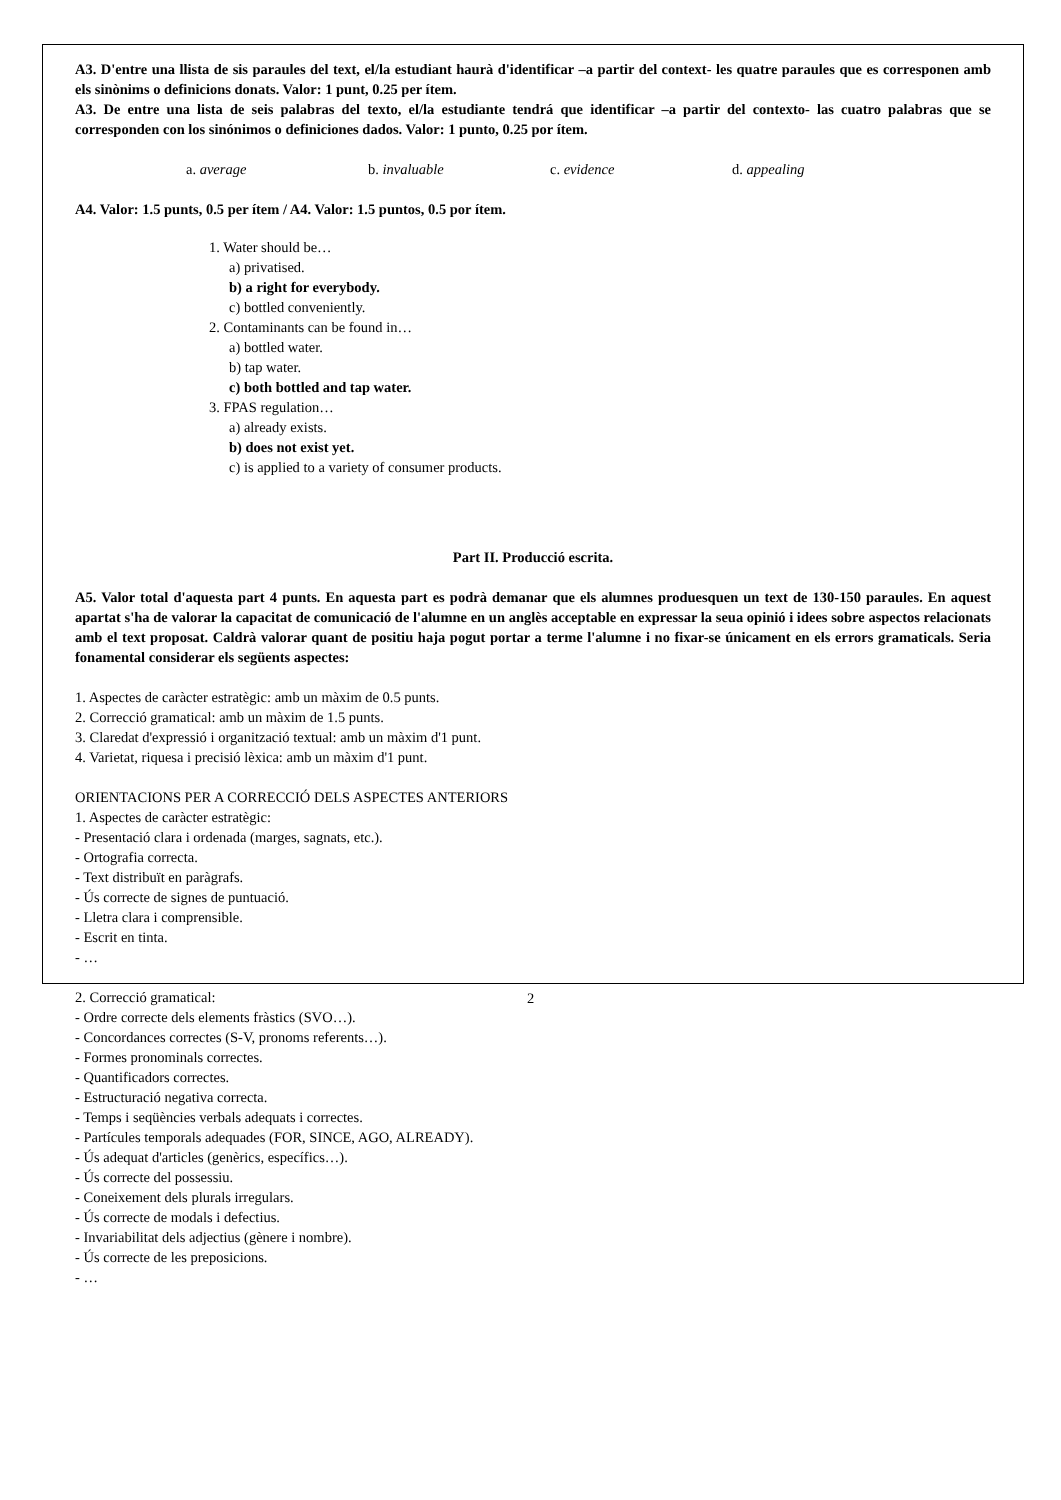A3. D'entre una llista de sis paraules del text, el/la estudiant haurà d'identificar –a partir del context- les quatre paraules que es corresponen amb els sinònims o definicions donats. Valor: 1 punt, 0.25 per ítem.
A3. De entre una lista de seis palabras del texto, el/la estudiante tendrá que identificar –a partir del contexto- las cuatro palabras que se corresponden con los sinónimos o definiciones dados. Valor: 1 punto, 0.25 por ítem.
a. average b. invaluable c. evidence d. appealing
A4. Valor: 1.5 punts, 0.5 per ítem / A4. Valor: 1.5 puntos, 0.5 por ítem.
1. Water should be…
a) privatised.
b) a right for everybody.
c) bottled conveniently.
2. Contaminants can be found in…
a) bottled water.
b) tap water.
c) both bottled and tap water.
3. FPAS regulation…
a) already exists.
b) does not exist yet.
c) is applied to a variety of consumer products.
Part II. Producció escrita.
A5. Valor total d'aquesta part 4 punts. En aquesta part es podrà demanar que els alumnes produesquen un text de 130-150 paraules. En aquest apartat s'ha de valorar la capacitat de comunicació de l'alumne en un anglès acceptable en expressar la seua opinió i idees sobre aspectos relacionats amb el text proposat. Caldrà valorar quant de positiu haja pogut portar a terme l'alumne i no fixar-se únicament en els errors gramaticals. Seria fonamental considerar els següents aspectes:
1. Aspectes de caràcter estratègic: amb un màxim de 0.5 punts.
2. Correcció gramatical: amb un màxim de 1.5 punts.
3. Claredat d'expressió i organització textual: amb un màxim d'1 punt.
4. Varietat, riquesa i precisió lèxica: amb un màxim d'1 punt.
ORIENTACIONS PER A CORRECCIÓ DELS ASPECTES ANTERIORS
1. Aspectes de caràcter estratègic:
- Presentació clara i ordenada (marges, sagnats, etc.).
- Ortografia correcta.
- Text distribuït en paràgrafs.
- Ús correcte de signes de puntuació.
- Lletra clara i comprensible.
- Escrit en tinta.
- …
2. Correcció gramatical:
- Ordre correcte dels elements fràstics (SVO…).
- Concordances correctes (S-V, pronoms referents…).
- Formes pronominals correctes.
- Quantificadors correctes.
- Estructuració negativa correcta.
- Temps i seqüències verbals adequats i correctes.
- Partícules temporals adequades (FOR, SINCE, AGO, ALREADY).
- Ús adequat d'articles (genèrics, específics…).
- Ús correcte del possessiu.
- Coneixement dels plurals irregulars.
- Ús correcte de modals i defectius.
- Invariabilitat dels adjectius (gènere i nombre).
- Ús correcte de les preposicions.
- …
2